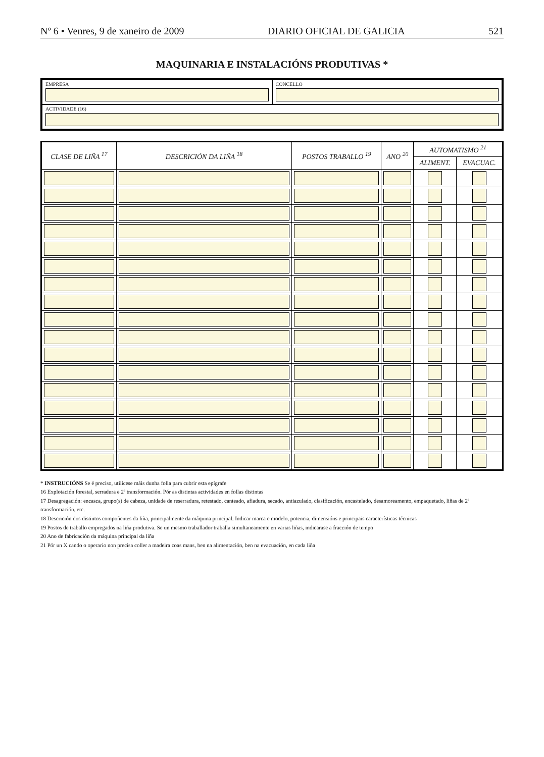Nº 6 • Venres, 9 de xaneiro de 2009 DIARIO OFICIAL DE GALICIA 521
MAQUINARIA E INSTALACIÓNS PRODUTIVAS *
EMPRESA
CONCELLO
ACTIVIDADE (16)
| CLASE DE LIÑA <sup>17</sup> | DESCRICIÓN DA LIÑA <sup>18</sup> | POSTOS TRABALLO <sup>19</sup> | ANO <sup>20</sup> | AUTOMATISMO <sup>21</sup> | |
| --- | --- | --- | --- | --- | --- |
| | | | | ALIMENT. | EVACUAC. |
* INSTRUCIÓNS Se é preciso, utilícese máis dunha folla para cubrir esta epígrafe
16 Explotación forestal, serradura e 2ª transformación. Pór as distintas actividades en follas distintas
17 Desagregación: encasca, grupo(s) de cabeza, unidade de reserradura, retestado, canteado, afiadura, secado, antiazulado, clasificación, encastelado, desamoreamento, empaquetado, liñas de 2ª transformación, etc.
18 Descrición dos distintos compoñentes da liña, principalmente da máquina principal. Indicar marca e modelo, potencia, dimensións e principais características técnicas
19 Postos de traballo empregados na liña produtiva. Se un mesmo traballador traballa simultaneamente en varias liñas, indicarase a fracción de tempo
20 Ano de fabricación da máquina principal da liña
21 Pór un X cando o operario non precisa coller a madeira coas mans, ben na alimentación, ben na evacuación, en cada liña